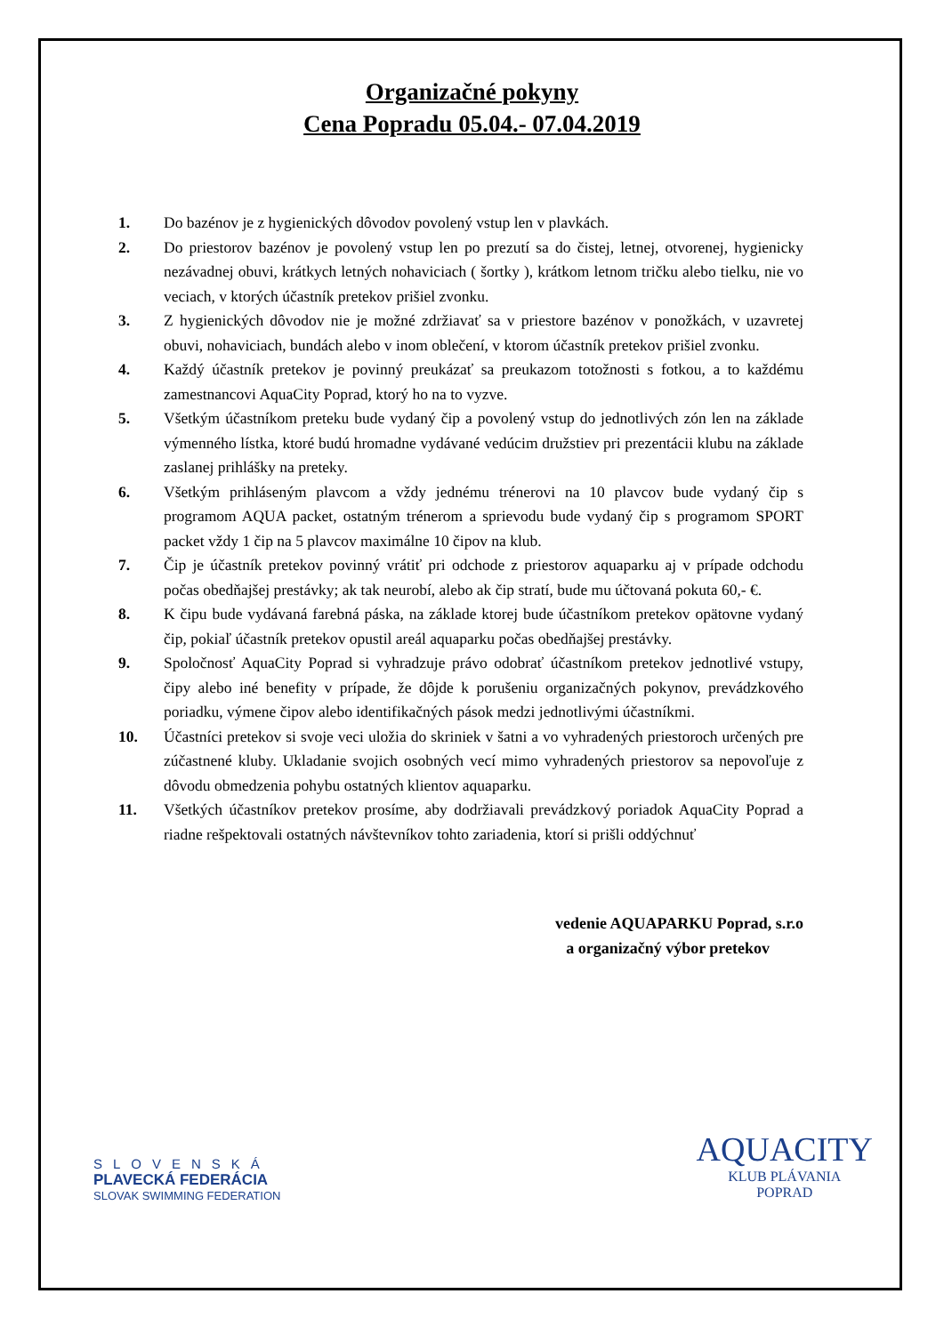Organizačné pokyny
Cena Popradu 05.04.- 07.04.2019
1. Do bazénov je z hygienických dôvodov povolený vstup len v plavkách.
2. Do priestorov bazénov je povolený vstup len po prezutí sa do čistej, letnej, otvorenej, hygienicky nezávadnej obuvi, krátkych letných nohaviciach ( šortky ), krátkom letnom tričku alebo tielku, nie vo veciach, v ktorých účastník pretekov prišiel zvonku.
3. Z hygienických dôvodov nie je možné zdržiavať sa v priestore bazénov v ponožkách, v uzavretej obuvi, nohaviciach, bundách alebo v inom oblečení, v ktorom účastník pretekov prišiel zvonku.
4. Každý účastník pretekov je povinný preukázať sa preukazom totožnosti s fotkou, a to každému zamestnancovi AquaCity Poprad, ktorý ho na to vyzve.
5. Všetkým účastníkom preteku bude vydaný čip a povolený vstup do jednotlivých zón len na základe výmenného lístka, ktoré budú hromadne vydávané vedúcim družstiev pri prezentácii klubu na základe zaslanej prihlášky na preteky.
6. Všetkým prihláseným plavcom a vždy jednému trénerovi na 10 plavcov bude vydaný čip s programom AQUA packet, ostatným trénerom a sprievodu bude vydaný čip s programom SPORT packet vždy 1 čip na 5 plavcov maximálne 10 čipov na klub.
7. Čip je účastník pretekov povinný vrátiť pri odchode z priestorov aquaparku aj v prípade odchodu počas obedňajšej prestávky; ak tak neurobí, alebo ak čip stratí, bude mu účtovaná pokuta 60,- €.
8. K čipu bude vydávaná farebná páska, na základe ktorej bude účastníkom pretekov opätovne vydaný čip, pokiaľ účastník pretekov opustil areál aquaparku počas obedňajšej prestávky.
9. Spoločnosť AquaCity Poprad si vyhradzuje právo odobrať účastníkom pretekov jednotlivé vstupy, čipy alebo iné benefity v prípade, že dôjde k porušeniu organizačných pokynov, prevádzkového poriadku, výmene čipov alebo identifikačných pások medzi jednotlivými účastníkmi.
10. Účastníci pretekov si svoje veci uložia do skriniek v šatni a vo vyhradených priestoroch určených pre zúčastnené kluby. Ukladanie svojich osobných vecí mimo vyhradených priestorov sa nepovoľuje z dôvodu obmedzenia pohybu ostatných klientov aquaparku.
11. Všetkých účastníkov pretekov prosíme, aby dodržiavali prevádzkový poriadok AquaCity Poprad a riadne rešpektovali ostatných návštevníkov tohto zariadenia, ktorí si prišli oddýchnuť
vedenie AQUAPARKU Poprad, s.r.o
a organizačný výbor pretekov
SLOVENSKÁ
PLAVECKÁ FEDERÁCIA
SLOVAK SWIMMING FEDERATION
AQUACITY
KLUB PLÁVANIA
POPRAD